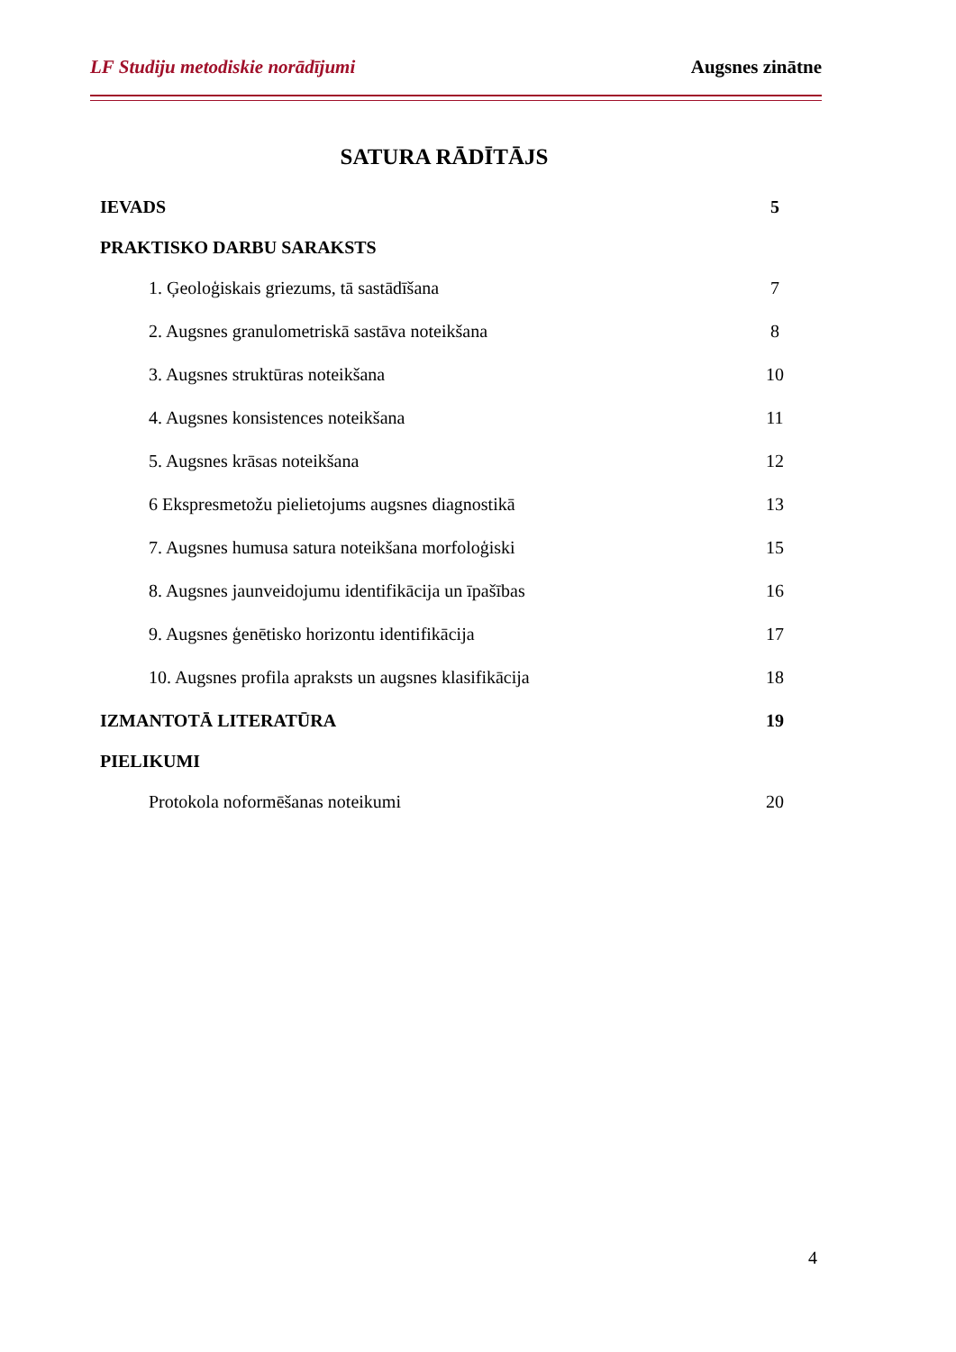LF Studiju metodiskie norādījumi Augsnes zinātne
SATURA RĀDĪTĀJS
IEVADS 5
PRAKTISKO DARBU SARAKSTS
1. Ģeoloģiskais griezums, tā sastādīšana 7
2. Augsnes granulometriskā sastāva noteikšana 8
3. Augsnes struktūras noteikšana 10
4. Augsnes konsistences noteikšana 11
5. Augsnes krāsas noteikšana 12
6 Ekspresmetožu pielietojums augsnes diagnostikā 13
7. Augsnes humusa satura noteikšana morfoloģiski 15
8. Augsnes jaunveidojumu identifikācija un īpašības 16
9. Augsnes ģenētisko horizontu identifikācija 17
10. Augsnes profila apraksts un augsnes klasifikācija 18
IZMANTOTĀ LITERATŪRA 19
PIELIKUMI
Protokola noformēšanas noteikumi 20
4